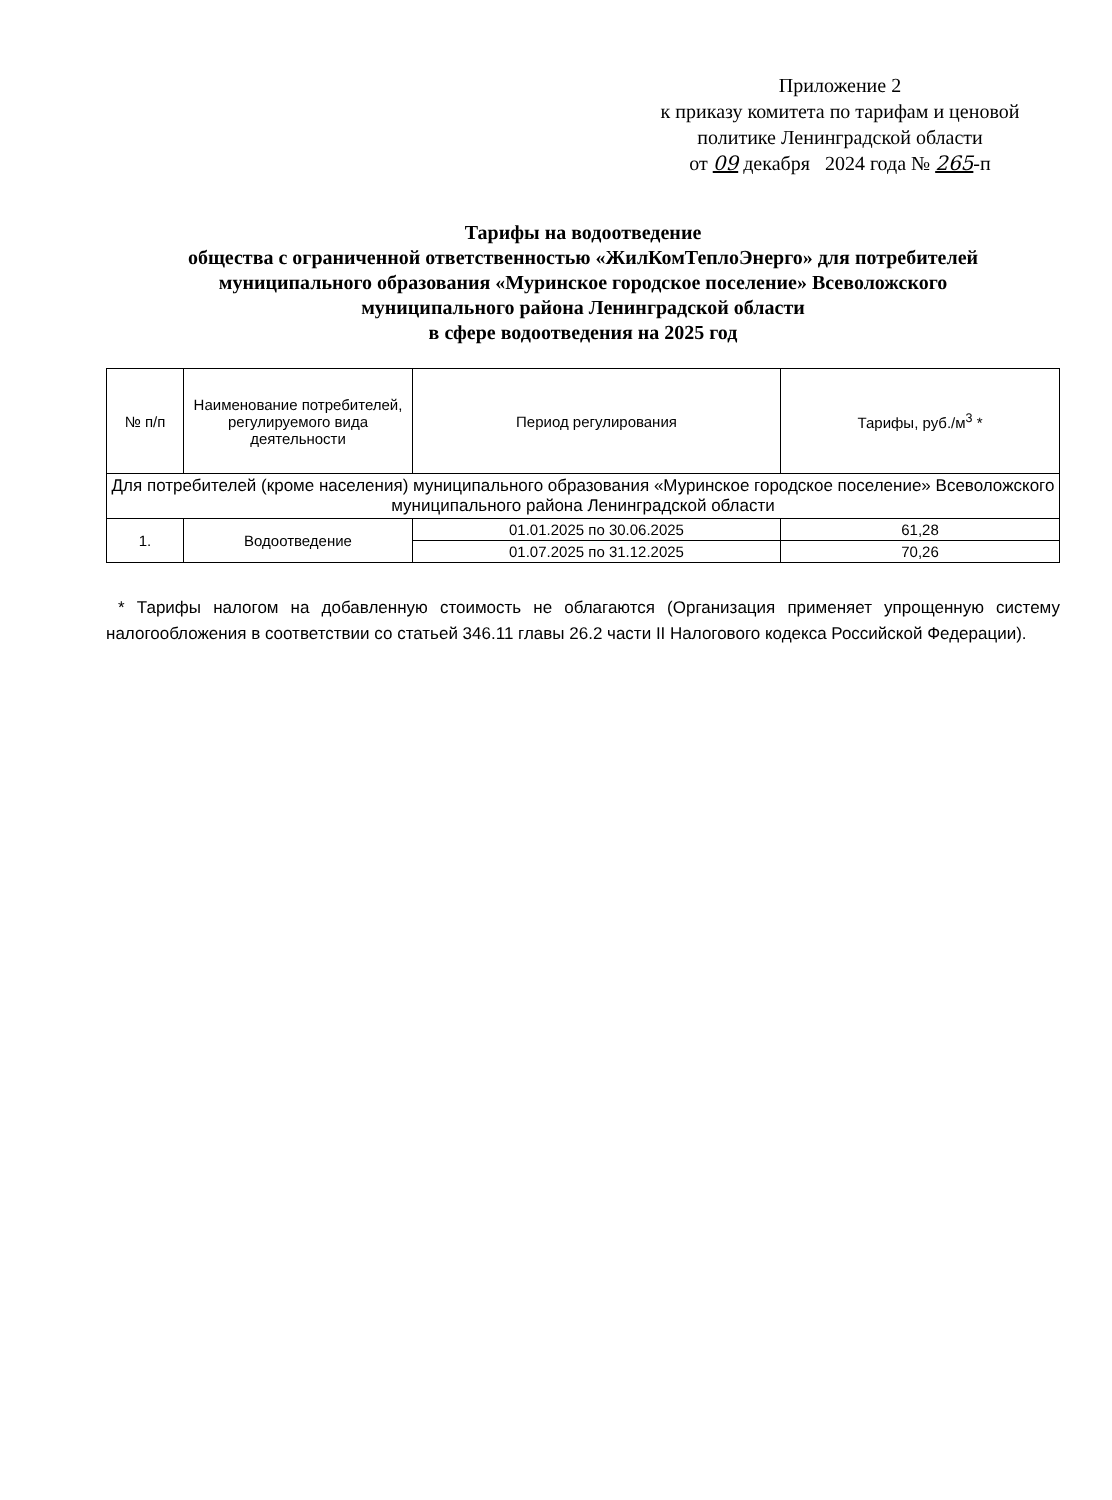Приложение 2
к приказу комитета по тарифам и ценовой
политике Ленинградской области
от 09 декабря 2024 года № 265-п
Тарифы на водоотведение
общества с ограниченной ответственностью «ЖилКомТеплоЭнерго» для потребителей
муниципального образования «Муринское городское поселение» Всеволожского
муниципального района Ленинградской области
в сфере водоотведения на 2025 год
| № п/п | Наименование потребителей, регулируемого вида деятельности | Период регулирования | Тарифы, руб./м<sup>3</sup> * |
| --- | --- | --- | --- |
| Для потребителей (кроме населения) муниципального образования «Муринское городское поселение» Всеволожского муниципального района Ленинградской области | | | |
| 1. | Водоотведение | 01.01.2025 по 30.06.2025 | 61,28 |
| | | 01.07.2025 по 31.12.2025 | 70,26 |
* Тарифы налогом на добавленную стоимость не облагаются (Организация применяет упрощенную систему налогообложения в соответствии со статьей 346.11 главы 26.2 части II Налогового кодекса Российской Федерации).